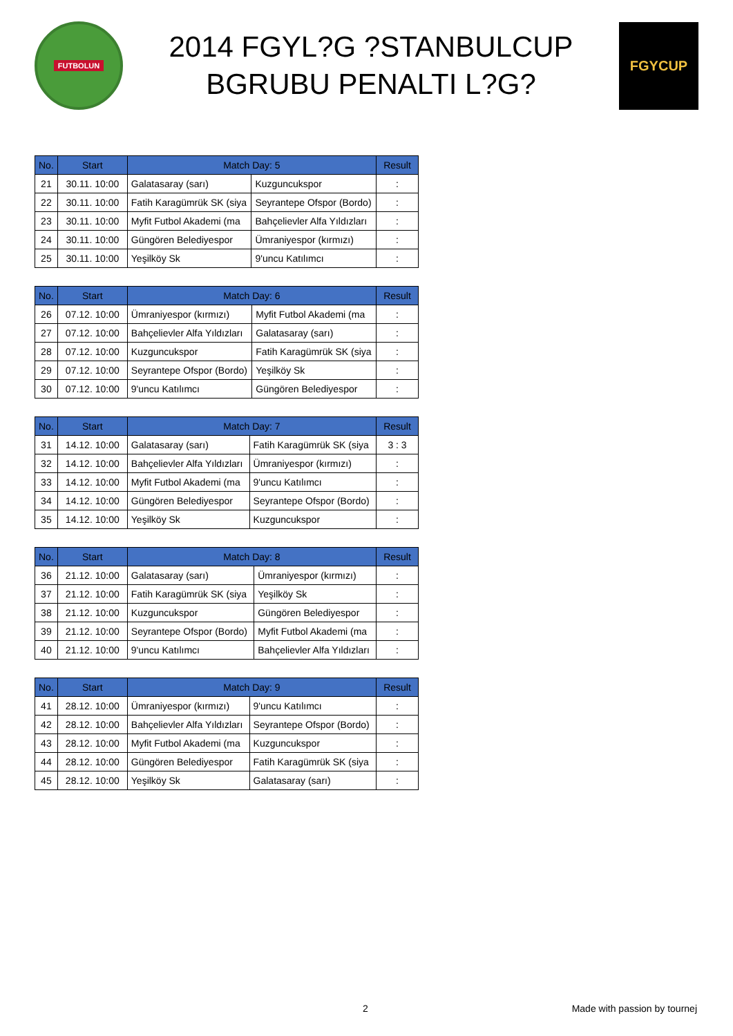FUTBOLUN
2014 FGYL?G ?STANBULCUP
BGRUBU PENALTI L?G?
FGYCUP
| No. | Start | Match Day: 5 | | Result |
| --- | --- | --- | --- | --- |
| 21 | 30.11. 10:00 | Galatasaray (sarı) | Kuzguncukspor | : |
| 22 | 30.11. 10:00 | Fatih Karagümrük SK (siya | Seyrantepe Ofspor (Bordo) | : |
| 23 | 30.11. 10:00 | Myfit Futbol Akademi (ma | Bahçelievler Alfa Yıldızları | : |
| 24 | 30.11. 10:00 | Güngören Belediyespor | Ümraniyespor (kırmızı) | : |
| 25 | 30.11. 10:00 | Yeşilköy Sk | 9'uncu Katılımcı | : |
| No. | Start | Match Day: 6 | | Result |
| --- | --- | --- | --- | --- |
| 26 | 07.12. 10:00 | Ümraniyespor (kırmızı) | Myfit Futbol Akademi (ma | : |
| 27 | 07.12. 10:00 | Bahçelievler Alfa Yıldızları | Galatasaray (sarı) | : |
| 28 | 07.12. 10:00 | Kuzguncukspor | Fatih Karagümrük SK (siya | : |
| 29 | 07.12. 10:00 | Seyrantepe Ofspor (Bordo) | Yeşilköy Sk | : |
| 30 | 07.12. 10:00 | 9'uncu Katılımcı | Güngören Belediyespor | : |
| No. | Start | Match Day: 7 | | Result |
| --- | --- | --- | --- | --- |
| 31 | 14.12. 10:00 | Galatasaray (sarı) | Fatih Karagümrük SK (siya | 3 : 3 |
| 32 | 14.12. 10:00 | Bahçelievler Alfa Yıldızları | Ümraniyespor (kırmızı) | : |
| 33 | 14.12. 10:00 | Myfit Futbol Akademi (ma | 9'uncu Katılımcı | : |
| 34 | 14.12. 10:00 | Güngören Belediyespor | Seyrantepe Ofspor (Bordo) | : |
| 35 | 14.12. 10:00 | Yeşilköy Sk | Kuzguncukspor | : |
| No. | Start | Match Day: 8 | | Result |
| --- | --- | --- | --- | --- |
| 36 | 21.12. 10:00 | Galatasaray (sarı) | Ümraniyespor (kırmızı) | : |
| 37 | 21.12. 10:00 | Fatih Karagümrük SK (siya | Yeşilköy Sk | : |
| 38 | 21.12. 10:00 | Kuzguncukspor | Güngören Belediyespor | : |
| 39 | 21.12. 10:00 | Seyrantepe Ofspor (Bordo) | Myfit Futbol Akademi (ma | : |
| 40 | 21.12. 10:00 | 9'uncu Katılımcı | Bahçelievler Alfa Yıldızları | : |
| No. | Start | Match Day: 9 | | Result |
| --- | --- | --- | --- | --- |
| 41 | 28.12. 10:00 | Ümraniyespor (kırmızı) | 9'uncu Katılımcı | : |
| 42 | 28.12. 10:00 | Bahçelievler Alfa Yıldızları | Seyrantepe Ofspor (Bordo) | : |
| 43 | 28.12. 10:00 | Myfit Futbol Akademi (ma | Kuzguncukspor | : |
| 44 | 28.12. 10:00 | Güngören Belediyespor | Fatih Karagümrük SK (siya | : |
| 45 | 28.12. 10:00 | Yeşilköy Sk | Galatasaray (sarı) | : |
2 Made with passion by tournej